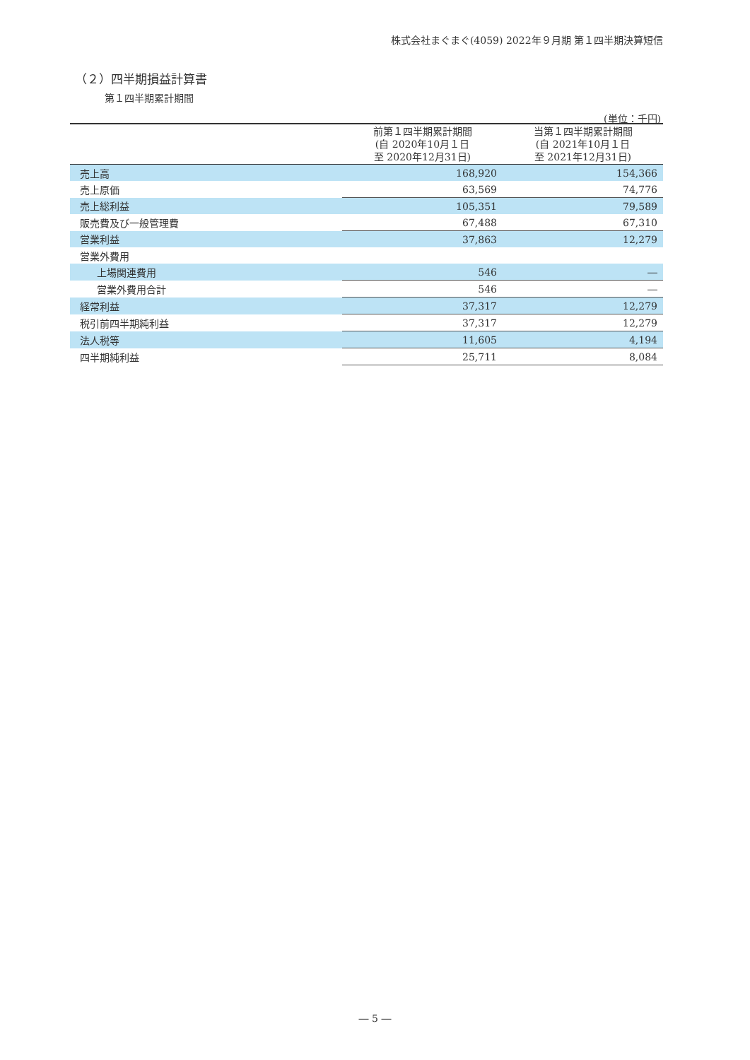株式会社まぐまぐ(4059) 2022年９月期 第１四半期決算短信
（２）四半期損益計算書
第１四半期累計期間
(単位：千円)
| | 前第１四半期累計期間 (自 2020年10月１日 至 2020年12月31日) | 当第１四半期累計期間 (自 2021年10月１日 至 2021年12月31日) |
| --- | --- | --- |
| 売上高 | 168,920 | 154,366 |
| 売上原価 | 63,569 | 74,776 |
| 売上総利益 | 105,351 | 79,589 |
| 販売費及び一般管理費 | 67,488 | 67,310 |
| 営業利益 | 37,863 | 12,279 |
| 営業外費用 | | |
| 上場関連費用 | 546 | ― |
| 営業外費用合計 | 546 | ― |
| 経常利益 | 37,317 | 12,279 |
| 税引前四半期純利益 | 37,317 | 12,279 |
| 法人税等 | 11,605 | 4,194 |
| 四半期純利益 | 25,711 | 8,084 |
― 5 ―